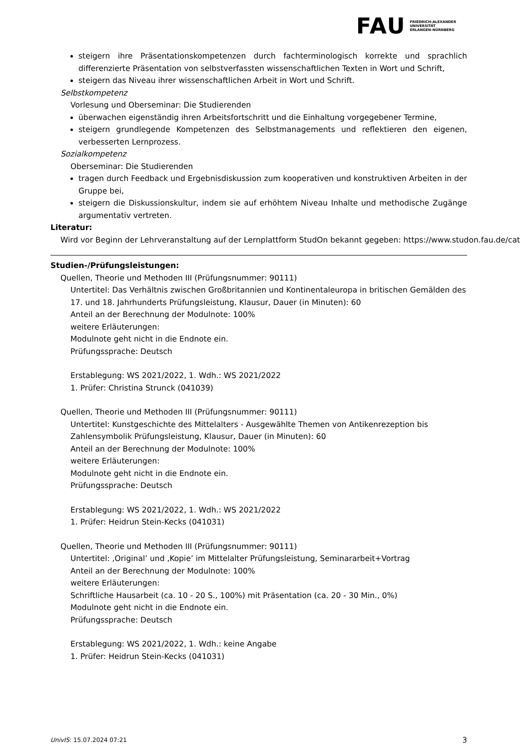FAU FRIEDRICH-ALEXANDER
UNIVERSITÄT
ERLANGEN-NÜRNBERG
steigern ihre Präsentationskompetenzen durch fachterminologisch korrekte und sprachlich differenzierte Präsentation von selbstverfassten wissenschaftlichen Texten in Wort und Schrift,
steigern das Niveau ihrer wissenschaftlichen Arbeit in Wort und Schrift.
Selbstkompetenz
Vorlesung und Oberseminar: Die Studierenden
überwachen eigenständig ihren Arbeitsfortschritt und die Einhaltung vorgegebener Termine,
steigern grundlegende Kompetenzen des Selbstmanagements und reflektieren den eigenen, verbesserten Lernprozess.
Sozialkompetenz
Oberseminar: Die Studierenden
tragen durch Feedback und Ergebnisdiskussion zum kooperativen und konstruktiven Arbeiten in der Gruppe bei,
steigern die Diskussionskultur, indem sie auf erhöhtem Niveau Inhalte und methodische Zugänge argumentativ vertreten.
Literatur:
Wird vor Beginn der Lehrveranstaltung auf der Lernplattform StudOn bekannt gegeben: https://www.studon.fau.de/cat
Studien-/Prüfungsleistungen:
Quellen, Theorie und Methoden III (Prüfungsnummer: 90111)
Untertitel: Das Verhältnis zwischen Großbritannien und Kontinentaleuropa in britischen Gemälden des 17. und 18. Jahrhunderts Prüfungsleistung, Klausur, Dauer (in Minuten): 60
Anteil an der Berechnung der Modulnote: 100%
weitere Erläuterungen:
Modulnote geht nicht in die Endnote ein.
Prüfungssprache: Deutsch
Erstablegung: WS 2021/2022, 1. Wdh.: WS 2021/2022
1. Prüfer: Christina Strunck (041039)
Quellen, Theorie und Methoden III (Prüfungsnummer: 90111)
Untertitel: Kunstgeschichte des Mittelalters - Ausgewählte Themen von Antikenrezeption bis Zahlensymbolik Prüfungsleistung, Klausur, Dauer (in Minuten): 60
Anteil an der Berechnung der Modulnote: 100%
weitere Erläuterungen:
Modulnote geht nicht in die Endnote ein.
Prüfungssprache: Deutsch
Erstablegung: WS 2021/2022, 1. Wdh.: WS 2021/2022
1. Prüfer: Heidrun Stein-Kecks (041031)
Quellen, Theorie und Methoden III (Prüfungsnummer: 90111)
Untertitel: ‚Original’ und ‚Kopie’ im Mittelalter Prüfungsleistung, Seminararbeit+Vortrag
Anteil an der Berechnung der Modulnote: 100%
weitere Erläuterungen:
Schriftliche Hausarbeit (ca. 10 - 20 S., 100%) mit Präsentation (ca. 20 - 30 Min., 0%)
Modulnote geht nicht in die Endnote ein.
Prüfungssprache: Deutsch
Erstablegung: WS 2021/2022, 1. Wdh.: keine Angabe
1. Prüfer: Heidrun Stein-Kecks (041031)
UnivIS: 15.07.2024 07:21 3